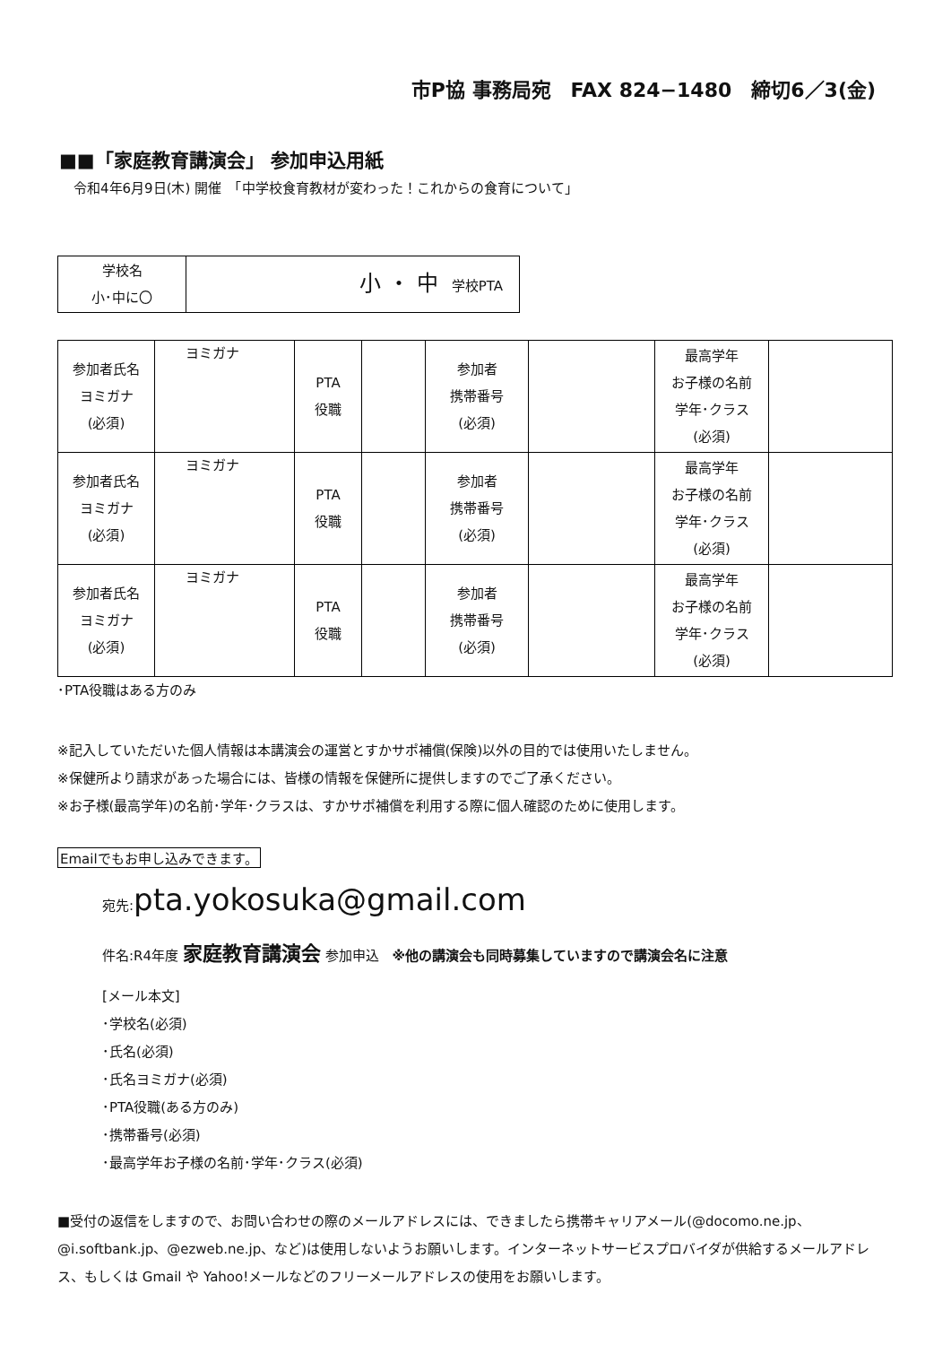市P協 事務局宛　FAX 824−1480　締切6／3(金)
■■「家庭教育講演会」 参加申込用紙
令和4年6月9日(木) 開催　「中学校食育教材が変わった！これからの食育について」
| 学校名 小･中に〇 | 小 ・ 中 学校PTA |
| 参加者氏名 ヨミガナ (必須) | ヨミガナ | PTA 役職 | | 参加者 携帯番号 (必須) | | 最高学年 お子様の名前 学年･クラス (必須) | |
| 参加者氏名 ヨミガナ (必須) | ヨミガナ | PTA 役職 | | 参加者 携帯番号 (必須) | | 最高学年 お子様の名前 学年･クラス (必須) | |
| 参加者氏名 ヨミガナ (必須) | ヨミガナ | PTA 役職 | | 参加者 携帯番号 (必須) | | 最高学年 お子様の名前 学年･クラス (必須) | |
･PTA役職はある方のみ
※記入していただいた個人情報は本講演会の運営とすかサポ補償(保険)以外の目的では使用いたしません。
※保健所より請求があった場合には、皆様の情報を保健所に提供しますのでご了承ください。
※お子様(最高学年)の名前･学年･クラスは、すかサポ補償を利用する際に個人確認のために使用します。
Emailでもお申し込みできます。
宛先:pta.yokosuka@gmail.com
件名:R4年度 家庭教育講演会 参加申込　※他の講演会も同時募集していますので講演会名に注意
[メール本文]
･学校名(必須)
･氏名(必須)
･氏名ヨミガナ(必須)
･PTA役職(ある方のみ)
･携帯番号(必須)
･最高学年お子様の名前･学年･クラス(必須)
■受付の返信をしますので、お問い合わせの際のメールアドレスには、できましたら携帯キャリアメール(@docomo.ne.jp、@i.softbank.jp、@ezweb.ne.jp、など)は使用しないようお願いします。インターネットサービスプロバイダが供給するメールアドレス、もしくは Gmail や Yahoo!メールなどのフリーメールアドレスの使用をお願いします。